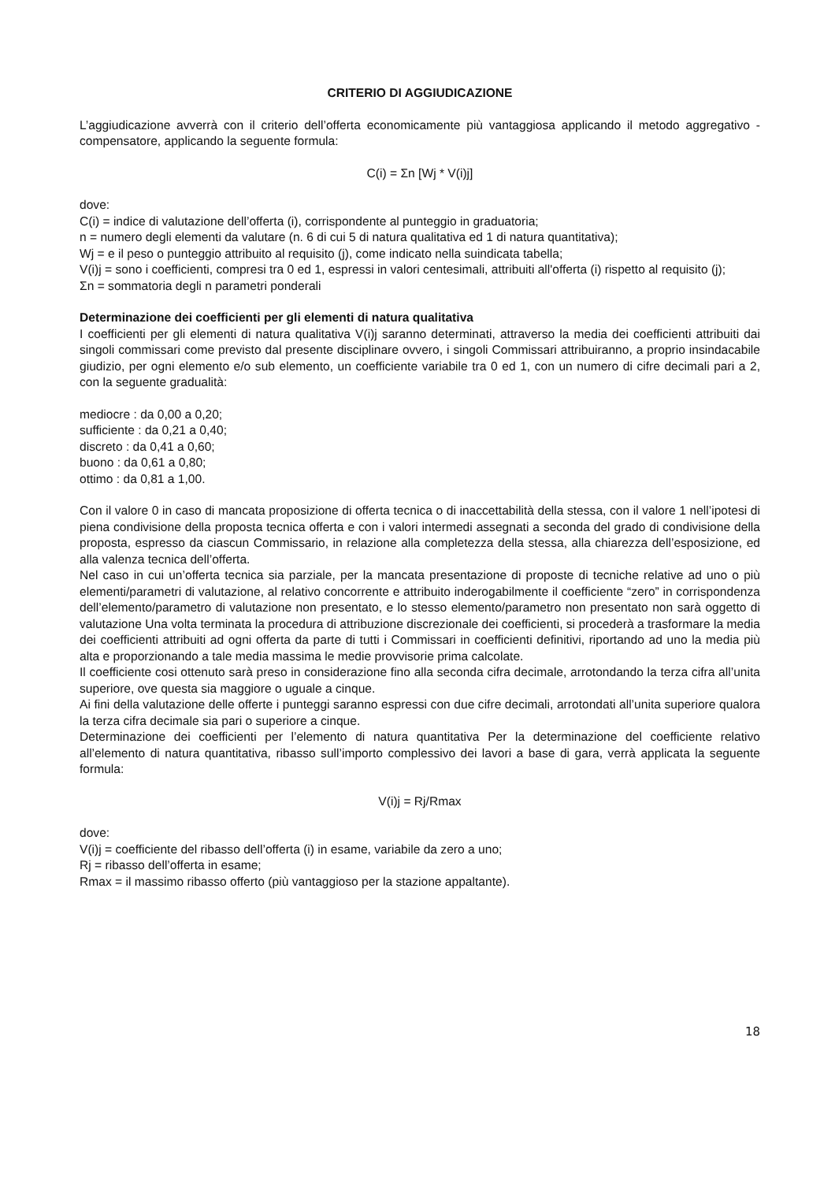CRITERIO DI AGGIUDICAZIONE
L’aggiudicazione avverrà con il criterio dell’offerta economicamente più vantaggiosa applicando il metodo aggregativo - compensatore, applicando la seguente formula:
C(i) = Σn [Wj * V(i)j]
dove:
C(i) = indice di valutazione dell’offerta (i), corrispondente al punteggio in graduatoria;
n = numero degli elementi da valutare (n. 6 di cui 5 di natura qualitativa ed 1 di natura quantitativa);
Wj = e il peso o punteggio attribuito al requisito (j), come indicato nella suindicata tabella;
V(i)j = sono i coefficienti, compresi tra 0 ed 1, espressi in valori centesimali, attribuiti all'offerta (i) rispetto al requisito (j);
Σn = sommatoria degli n parametri ponderali
Determinazione dei coefficienti per gli elementi di natura qualitativa
I coefficienti per gli elementi di natura qualitativa V(i)j saranno determinati, attraverso la media dei coefficienti attribuiti dai singoli commissari come previsto dal presente disciplinare ovvero, i singoli Commissari attribuiranno, a proprio insindacabile giudizio, per ogni elemento e/o sub elemento, un coefficiente variabile tra 0 ed 1, con un numero di cifre decimali pari a 2, con la seguente gradualità:
mediocre : da 0,00 a 0,20;
sufficiente : da 0,21 a 0,40;
discreto : da 0,41 a 0,60;
buono : da 0,61 a 0,80;
ottimo : da 0,81 a 1,00.
Con il valore 0 in caso di mancata proposizione di offerta tecnica o di inaccettabilità della stessa, con il valore 1 nell’ipotesi di piena condivisione della proposta tecnica offerta e con i valori intermedi assegnati a seconda del grado di condivisione della proposta, espresso da ciascun Commissario, in relazione alla completezza della stessa, alla chiarezza dell’esposizione, ed alla valenza tecnica dell’offerta.
Nel caso in cui un’offerta tecnica sia parziale, per la mancata presentazione di proposte di tecniche relative ad uno o più elementi/parametri di valutazione, al relativo concorrente e attribuito inderogabilmente il coefficiente “zero” in corrispondenza dell’elemento/parametro di valutazione non presentato, e lo stesso elemento/parametro non presentato non sarà oggetto di valutazione Una volta terminata la procedura di attribuzione discrezionale dei coefficienti, si procederà a trasformare la media dei coefficienti attribuiti ad ogni offerta da parte di tutti i Commissari in coefficienti definitivi, riportando ad uno la media più alta e proporzionando a tale media massima le medie provvisorie prima calcolate.
Il coefficiente cosi ottenuto sarà preso in considerazione fino alla seconda cifra decimale, arrotondando la terza cifra all’unita superiore, ove questa sia maggiore o uguale a cinque.
Ai fini della valutazione delle offerte i punteggi saranno espressi con due cifre decimali, arrotondati all’unita superiore qualora la terza cifra decimale sia pari o superiore a cinque.
Determinazione dei coefficienti per l’elemento di natura quantitativa Per la determinazione del coefficiente relativo all’elemento di natura quantitativa, ribasso sull’importo complessivo dei lavori a base di gara, verrà applicata la seguente formula:
V(i)j = Rj/Rmax
dove:
V(i)j = coefficiente del ribasso dell’offerta (i) in esame, variabile da zero a uno;
Rj = ribasso dell’offerta in esame;
Rmax = il massimo ribasso offerto (più vantaggioso per la stazione appaltante).
18